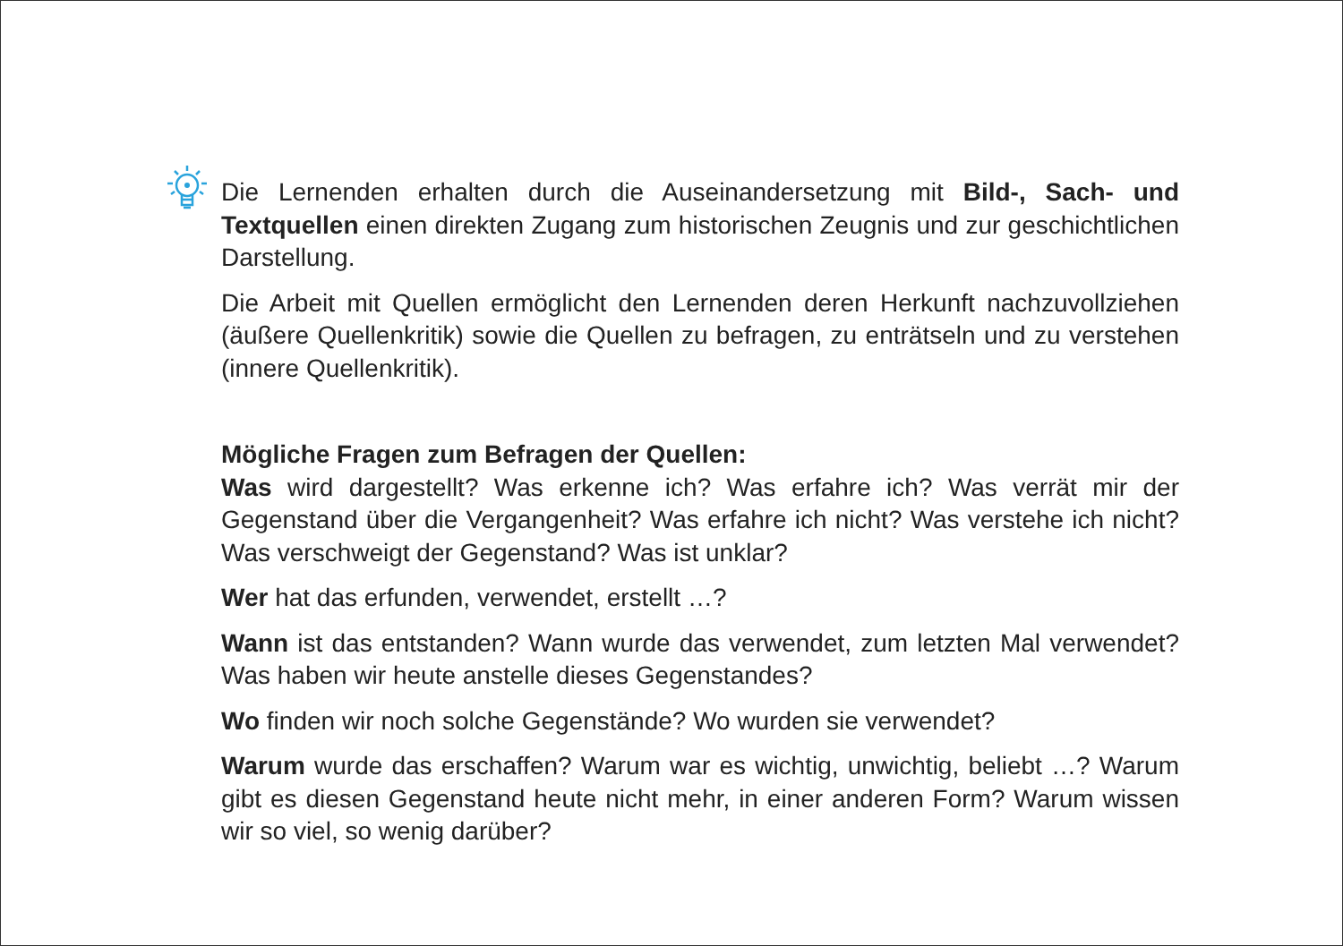Die Lernenden erhalten durch die Auseinandersetzung mit Bild-, Sach- und Textquellen einen direkten Zugang zum historischen Zeugnis und zur geschicht­lichen Darstellung.
Die Arbeit mit Quellen ermöglicht den Lernenden deren Herkunft nachzuvoll­ziehen (äußere Quellenkritik) sowie die Quellen zu befragen, zu enträtseln und zu verstehen (innere Quellenkritik).
Mögliche Fragen zum Befragen der Quellen:
Was wird dargestellt? Was erkenne ich? Was erfahre ich? Was verrät mir der Gegenstand über die Vergangenheit? Was erfahre ich nicht? Was verstehe ich nicht? Was verschweigt der Gegenstand? Was ist unklar?
Wer hat das erfunden, verwendet, erstellt …?
Wann ist das entstanden? Wann wurde das verwendet, zum letzten Mal ver­wendet? Was haben wir heute anstelle dieses Gegenstandes?
Wo finden wir noch solche Gegenstände? Wo wurden sie verwendet?
Warum wurde das erschaffen? Warum war es wichtig, unwichtig, beliebt …? Warum gibt es diesen Gegenstand heute nicht mehr, in einer anderen Form? Warum wissen wir so viel, so wenig darüber?